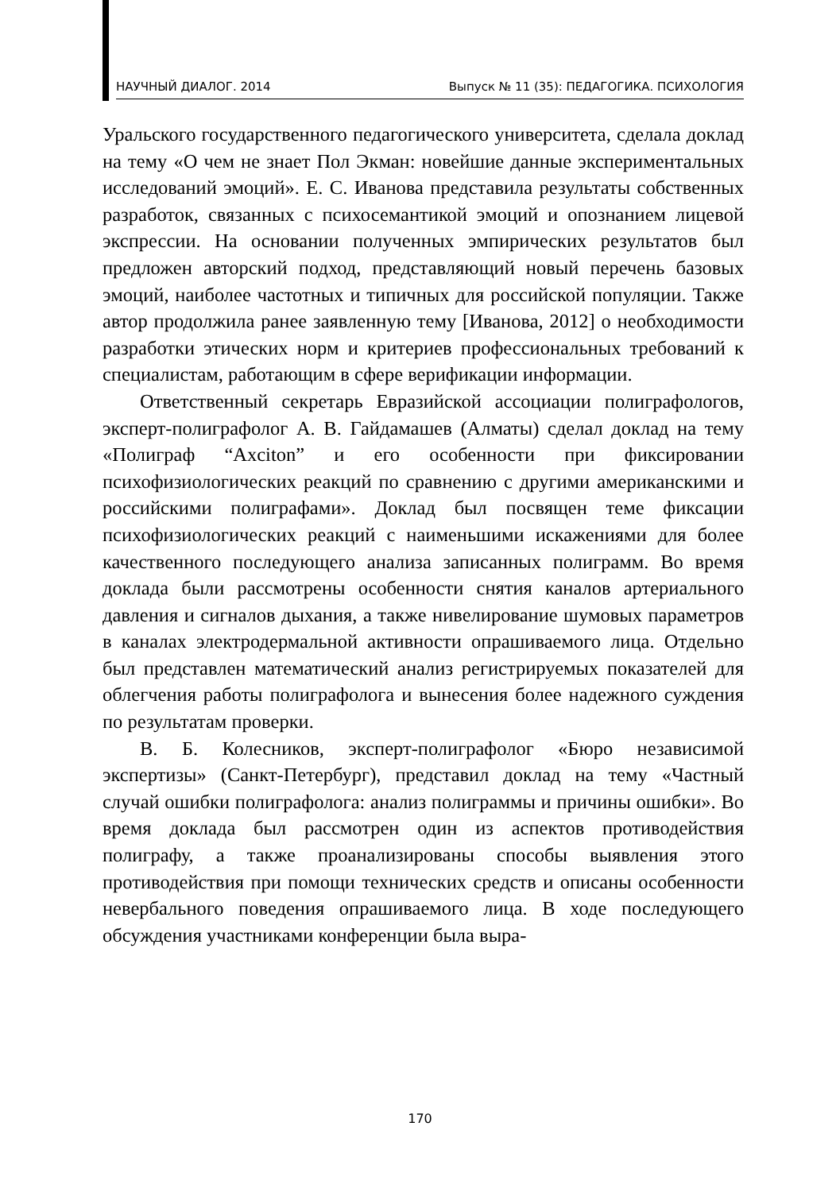НАУЧНЫЙ ДИАЛОГ. 2014 Выпуск № 11 (35): ПЕДАГОГИКА. ПСИХОЛОГИЯ
Уральского государственного педагогического университета, сделала доклад на тему «О чем не знает Пол Экман: новейшие данные экспериментальных исследований эмоций». Е. С. Иванова представила результаты собственных разработок, связанных с психосемантикой эмоций и опознанием лицевой экспрессии. На основании полученных эмпирических результатов был предложен авторский подход, представляющий новый перечень базовых эмоций, наиболее частотных и типичных для российской популяции. Также автор продолжила ранее заявленную тему [Иванова, 2012] о необходимости разработки этических норм и критериев профессиональных требований к специалистам, работающим в сфере верификации информации.
Ответственный секретарь Евразийской ассоциации полиграфологов, эксперт-полиграфолог А. В. Гайдамашев (Алматы) сделал доклад на тему «Полиграф “Axciton” и его особенности при фиксировании психофизиологических реакций по сравнению с другими американскими и российскими полиграфами». Доклад был посвящен теме фиксации психофизиологических реакций с наименьшими искажениями для более качественного последующего анализа записанных полиграмм. Во время доклада были рассмотрены особенности снятия каналов артериального давления и сигналов дыхания, а также нивелирование шумовых параметров в каналах электродермальной активности опрашиваемого лица. Отдельно был представлен математический анализ регистрируемых показателей для облегчения работы полиграфолога и вынесения более надежного суждения по результатам проверки.
В. Б. Колесников, эксперт-полиграфолог «Бюро независимой экспертизы» (Санкт-Петербург), представил доклад на тему «Частный случай ошибки полиграфолога: анализ полиграммы и причины ошибки». Во время доклада был рассмотрен один из аспектов противодействия полиграфу, а также проанализированы способы выявления этого противодействия при помощи технических средств и описаны особенности невербального поведения опрашиваемого лица. В ходе последующего обсуждения участниками конференции была выра-
170